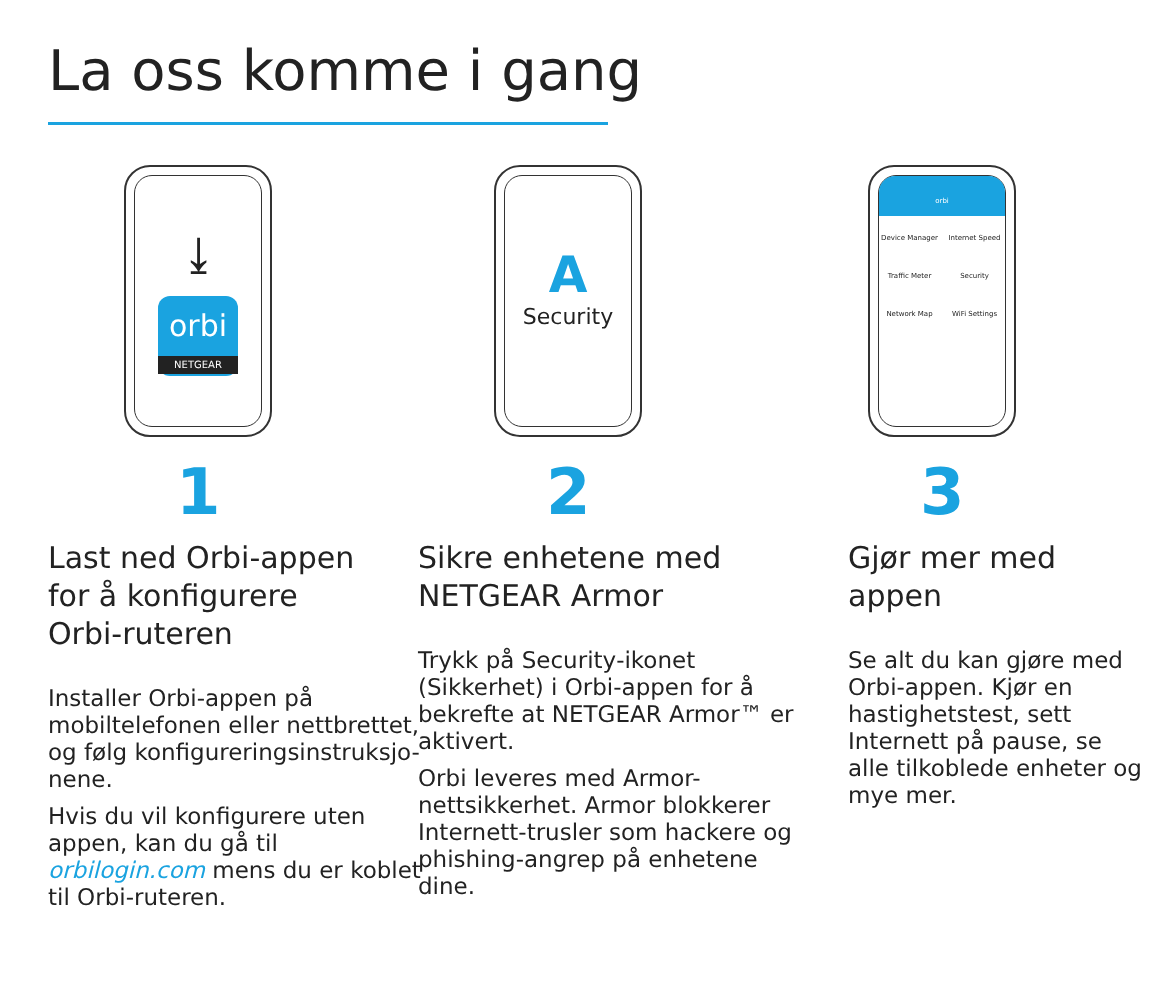La oss komme i gang
⤓
orbi
NETGEAR
1
Last ned Orbi-appen
for å konfigurere
Orbi-ruteren
Installer Orbi-appen på mobiltelefonen eller nettbrettet, og følg konfigureringsinstruksjo-nene.
Hvis du vil konfigurere uten appen, kan du gå til orbilogin.com mens du er koblet til Orbi-ruteren.
A
Security
2
Sikre enhetene med
NETGEAR Armor
Trykk på Security-ikonet (Sikkerhet) i Orbi-appen for å bekrefte at NETGEAR Armor™ er aktivert.
Orbi leveres med Armor-nettsikkerhet. Armor blokkerer Internett-trusler som hackere og phishing-angrep på enhetene dine.
orbi
Device Manager Internet Speed Traffic Meter Security Network Map WiFi Settings
3
Gjør mer med
appen
Se alt du kan gjøre med Orbi-appen. Kjør en hastighetstest, sett Internett på pause, se alle tilkoblede enheter og mye mer.